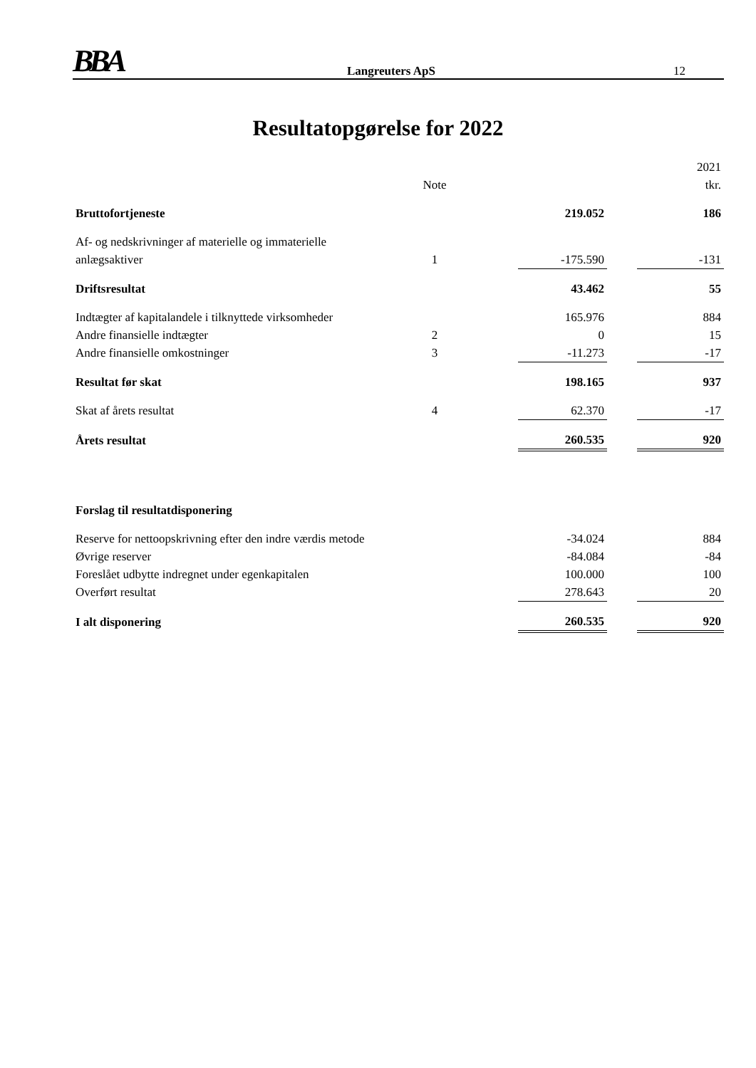BBA Langreuters ApS 12
Resultatopgørelse for 2022
| | | | | | 2021 |
| --- | --- | --- | --- | --- | --- |
| | Note | | | | tkr. |
| Bruttofortjeneste | | | 219.052 | | 186 |
| Af- og nedskrivninger af materielle og immaterielle | | | | | |
| anlægsaktiver | 1 | | -175.590 | | -131 |
| Driftsresultat | | | 43.462 | | 55 |
| Indtægter af kapitalandele i tilknyttede virksomheder | | | 165.976 | | 884 |
| Andre finansielle indtægter | 2 | | 0 | | 15 |
| Andre finansielle omkostninger | 3 | | -11.273 | | -17 |
| Resultat før skat | | | 198.165 | | 937 |
| Skat af årets resultat | 4 | | 62.370 | | -17 |
| Årets resultat | | | 260.535 | | 920 |
| Forslag til resultatdisponering | | | | | |
| Reserve for nettoopskrivning efter den indre værdis metode | | | -34.024 | | 884 |
| Øvrige reserver | | | -84.084 | | -84 |
| Foreslået udbytte indregnet under egenkapitalen | | | 100.000 | | 100 |
| Overført resultat | | | 278.643 | | 20 |
| I alt disponering | | | 260.535 | | 920 |